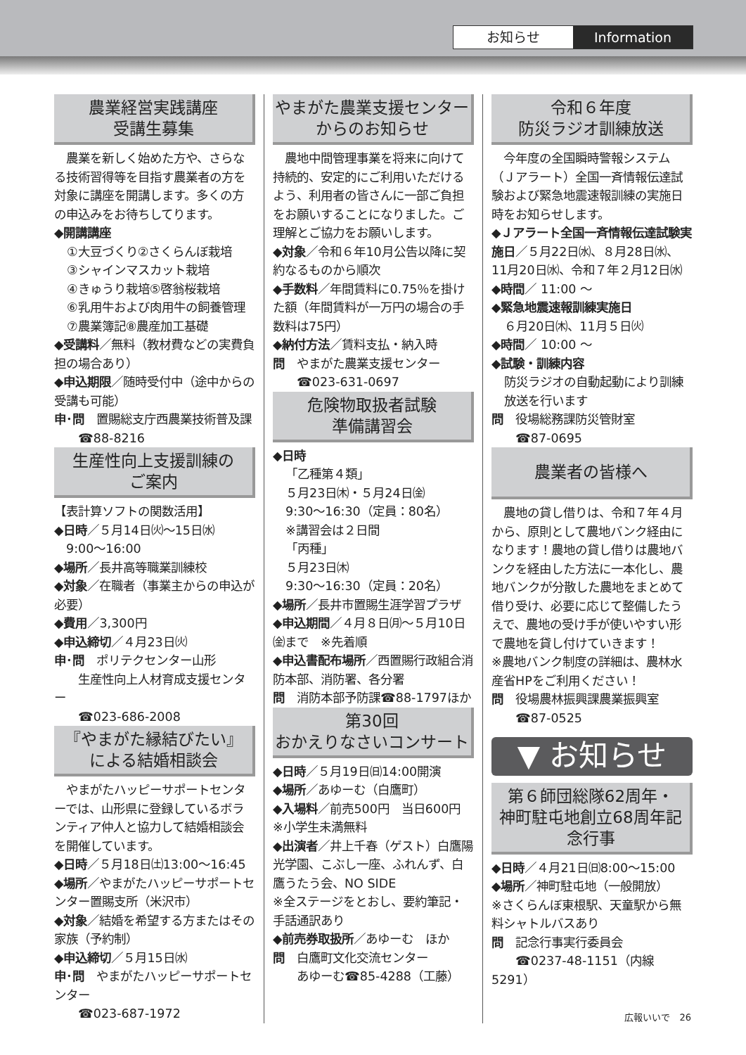お知らせ Information
農業経営実践講座
受講生募集
　農業を新しく始めた方や、さらなる技術習得等を目指す農業者の方を対象に講座を開講します。多くの方の申込みをお待ちしてります。
◆開講講座
①大豆づくり②さくらんぼ栽培
③シャインマスカット栽培
④きゅうり栽培⑤啓翁桜栽培
⑥乳用牛および肉用牛の飼養管理
⑦農業簿記⑧農産加工基礎
◆受講料／無料（教材費などの実費負担の場合あり）
◆申込期限／随時受付中（途中からの受講も可能）
申･問　置賜総支庁西農業技術普及課
　　☎88-8216
生産性向上支援訓練の
ご案内
【表計算ソフトの関数活用】
◆日時／５月14日㈫～15日㈬
　9:00～16:00
◆場所／長井高等職業訓練校
◆対象／在職者（事業主からの申込が必要）
◆費用／3,300円
◆申込締切／４月23日㈫
申･問　ポリテクセンター山形
　　生産性向上人材育成支援センター
　　☎023-686-2008
『やまがた縁結びたい』
による結婚相談会
　やまがたハッピーサポートセンターでは、山形県に登録しているボランティア仲人と協力して結婚相談会を開催しています。
◆日時／５月18日㈯13:00～16:45
◆場所／やまがたハッピーサポートセンター置賜支所（米沢市）
◆対象／結婚を希望する方またはその家族（予約制）
◆申込締切／５月15日㈬
申･問　やまがたハッピーサポートセンター
　　☎023-687-1972
やまがた農業支援センター
からのお知らせ
　農地中間管理事業を将来に向けて持続的、安定的にご利用いただけるよう、利用者の皆さんに一部ご負担をお願いすることになりました。ご理解とご協力をお願いします。
◆対象／令和６年10月公告以降に契約なるものから順次
◆手数料／年間賃料に0.75％を掛けた額（年間賃料が一万円の場合の手数料は75円）
◆納付方法／賃料支払・納入時
問　やまがた農業支援センター
　　☎023-631-0697
危険物取扱者試験
準備講習会
◆日時
「乙種第４類」
５月23日㈭・５月24日㈮
9:30～16:30（定員：80名）
※講習会は２日間
「丙種」
５月23日㈭
9:30～16:30（定員：20名）
◆場所／長井市置賜生涯学習プラザ
◆申込期間／４月８日㈪～５月10日㈮まで　※先着順
◆申込書配布場所／西置賜行政組合消防本部、消防署、各分署
問　消防本部予防課☎88-1797ほか
第30回
おかえりなさいコンサート
◆日時／５月19日㈰14:00開演
◆場所／あゆーむ（白鷹町）
◆入場料／前売500円　当日600円
※小学生未満無料
◆出演者／井上千春（ゲスト）白鷹陽光学園、こぶし一座、ふれんず、白鷹うたう会、NO SIDE
※全ステージをとおし、要約筆記・手話通訳あり
◆前売券取扱所／あゆーむ　ほか
問　白鷹町文化交流センター
　　あゆーむ☎85-4288（工藤）
令和６年度
防災ラジオ訓練放送
　今年度の全国瞬時警報システム（Ｊアラート）全国一斉情報伝達試験および緊急地震速報訓練の実施日時をお知らせします。
◆Ｊアラート全国一斉情報伝達試験実施日／５月22日㈬、８月28日㈬、11月20日㈬、令和７年２月12日㈬
◆時間／ 11:00 ～
◆緊急地震速報訓練実施日
６月20日㈭、11月５日㈫
◆時間／ 10:00 ～
◆試験・訓練内容
防災ラジオの自動起動により訓練放送を行います
問　役場総務課防災管財室
　　☎87-0695
農業者の皆様へ
　農地の貸し借りは、令和７年４月から、原則として農地バンク経由になります！農地の貸し借りは農地バンクを経由した方法に一本化し、農地バンクが分散した農地をまとめて借り受け、必要に応じて整備したうえで、農地の受け手が使いやすい形で農地を貸し付けていきます！
※農地バンク制度の詳細は、農林水産省HPをご利用ください！
問　役場農林振興課農業振興室
　　☎87-0525
▼ お知らせ
第６師団総隊62周年・
神町駐屯地創立68周年記念行事
◆日時／４月21日㈰8:00～15:00
◆場所／神町駐屯地（一般開放）
※さくらんぼ東根駅、天童駅から無料シャトルバスあり
問　記念行事実行委員会
　　☎0237-48-1151（内線5291）
広報いいで　26